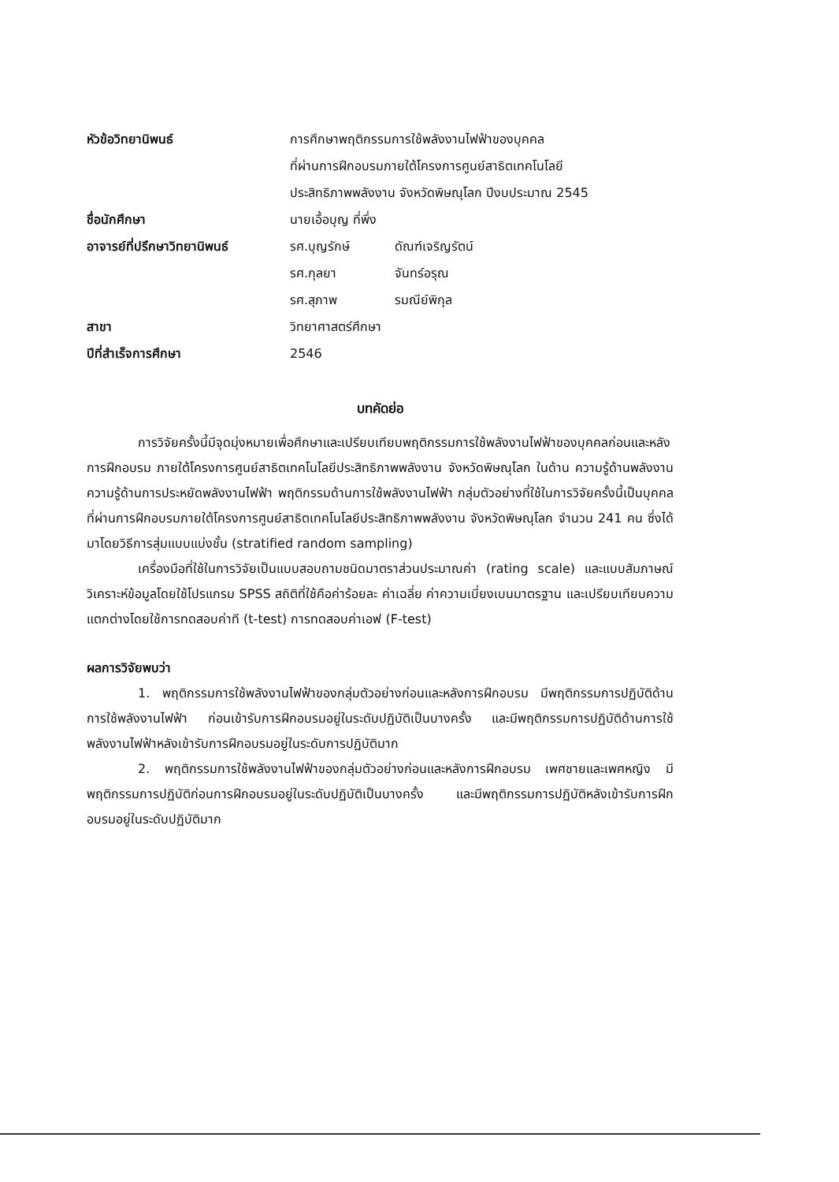หัวข้อวิทยานิพนธ์ การศึกษาพฤติกรรมการใช้พลังงานไฟฟ้าของบุคคล
ที่ผ่านการฝึกอบรมภายใต้โครงการศูนย์สาธิตเทคโนโลยี
ประสิทธิภาพพลังงาน จังหวัดพิษณุโลก ปีงบประมาณ 2545
ชื่อนักศึกษา นายเอื้อบุญ ที่พึ่ง
อาจารย์ที่ปรึกษาวิทยานิพนธ์
รศ.บุญรักษ์ ดัณฑ์เจริญรัตน์
รศ.กุลยา จันทร์อรุณ
รศ.สุภาพ รมณีย์พิกุล
สาขา วิทยาศาสตร์ศึกษา
ปีที่สำเร็จการศึกษา 2546
บทคัดย่อ
การวิจัยครั้งนี้มีจุดมุ่งหมายเพื่อศึกษาและเปรียบเทียบพฤติกรรมการใช้พลังงานไฟฟ้าของบุคคลก่อนและหลังการฝึกอบรม ภายใต้โครงการศูนย์สาธิตเทคโนโลยีประสิทธิภาพพลังงาน จังหวัดพิษณุโลก ในด้าน ความรู้ด้านพลังงาน ความรู้ด้านการประหยัดพลังงานไฟฟ้า พฤติกรรมด้านการใช้พลังงานไฟฟ้า กลุ่มตัวอย่างที่ใช้ในการวิจัยครั้งนี้เป็นบุคคลที่ผ่านการฝึกอบรมภายใต้โครงการศูนย์สาธิตเทคโนโลยีประสิทธิภาพพลังงาน จังหวัดพิษณุโลก จำนวน 241 คน ซึ่งได้มาโดยวิธีการสุ่มแบบแบ่งชั้น (stratified random sampling)
เครื่องมือที่ใช้ในการวิจัยเป็นแบบสอบถามชนิดมาตราส่วนประมาณค่า (rating scale) และแบบสัมภาษณ์วิเคราะห์ข้อมูลโดยใช้โปรแกรม SPSS สถิติที่ใช้คือค่าร้อยละ ค่าเฉลี่ย ค่าความเบี่ยงเบนมาตรฐาน และเปรียบเทียบความแตกต่างโดยใช้การทดสอบค่าที (t-test) การทดสอบค่าเอฟ (F-test)
ผลการวิจัยพบว่า
1. พฤติกรรมการใช้พลังงานไฟฟ้าของกลุ่มตัวอย่างก่อนและหลังการฝึกอบรม มีพฤติกรรมการปฏิบัติด้านการใช้พลังงานไฟฟ้า ก่อนเข้ารับการฝึกอบรมอยู่ในระดับปฏิบัติเป็นบางครั้ง และมีพฤติกรรมการปฏิบัติด้านการใช้พลังงานไฟฟ้าหลังเข้ารับการฝึกอบรมอยู่ในระดับการปฏิบัติมาก
2. พฤติกรรมการใช้พลังงานไฟฟ้าของกลุ่มตัวอย่างก่อนและหลังการฝึกอบรม เพศชายและเพศหญิง มีพฤติกรรมการปฏิบัติก่อนการฝึกอบรมอยู่ในระดับปฏิบัติเป็นบางครั้ง และมีพฤติกรรมการปฏิบัติหลังเข้ารับการฝึกอบรมอยู่ในระดับปฏิบัติมาก